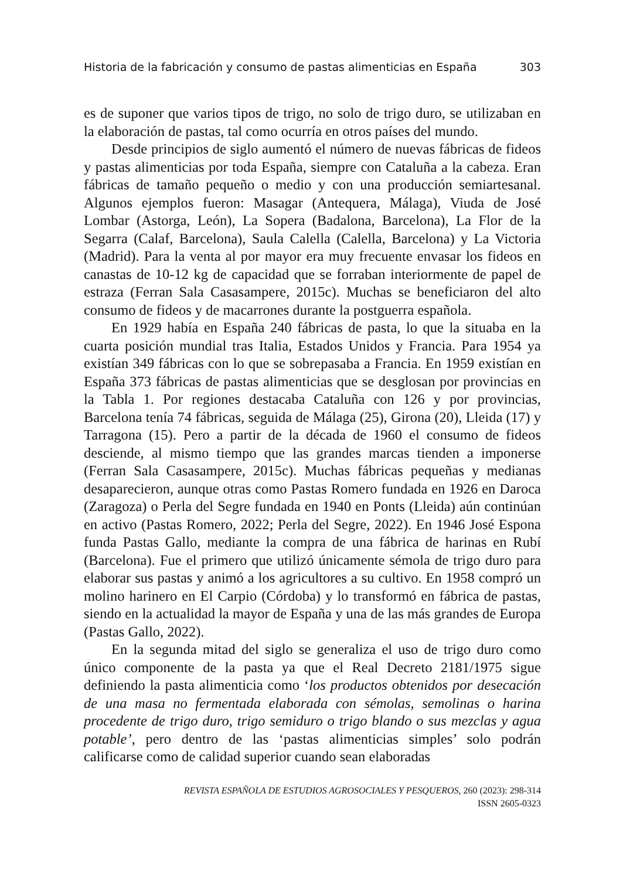Historia de la fabricación y consumo de pastas alimenticias en España 303
es de suponer que varios tipos de trigo, no solo de trigo duro, se utilizaban en la elaboración de pastas, tal como ocurría en otros países del mundo.
Desde principios de siglo aumentó el número de nuevas fábricas de fideos y pastas alimenticias por toda España, siempre con Cataluña a la cabeza. Eran fábricas de tamaño pequeño o medio y con una producción semiartesanal. Algunos ejemplos fueron: Masagar (Antequera, Málaga), Viuda de José Lombar (Astorga, León), La Sopera (Badalona, Barcelona), La Flor de la Segarra (Calaf, Barcelona), Saula Calella (Calella, Barcelona) y La Victoria (Madrid). Para la venta al por mayor era muy frecuente envasar los fideos en canastas de 10-12 kg de capacidad que se forraban interiormente de papel de estraza (Ferran Sala Casasampere, 2015c). Muchas se beneficiaron del alto consumo de fideos y de macarrones durante la postguerra española.
En 1929 había en España 240 fábricas de pasta, lo que la situaba en la cuarta posición mundial tras Italia, Estados Unidos y Francia. Para 1954 ya existían 349 fábricas con lo que se sobrepasaba a Francia. En 1959 existían en España 373 fábricas de pastas alimenticias que se desglosan por provincias en la Tabla 1. Por regiones destacaba Cataluña con 126 y por provincias, Barcelona tenía 74 fábricas, seguida de Málaga (25), Girona (20), Lleida (17) y Tarragona (15). Pero a partir de la década de 1960 el consumo de fideos desciende, al mismo tiempo que las grandes marcas tienden a imponerse (Ferran Sala Casasampere, 2015c). Muchas fábricas pequeñas y medianas desaparecieron, aunque otras como Pastas Romero fundada en 1926 en Daroca (Zaragoza) o Perla del Segre fundada en 1940 en Ponts (Lleida) aún continúan en activo (Pastas Romero, 2022; Perla del Segre, 2022). En 1946 José Espona funda Pastas Gallo, mediante la compra de una fábrica de harinas en Rubí (Barcelona). Fue el primero que utilizó únicamente sémola de trigo duro para elaborar sus pastas y animó a los agricultores a su cultivo. En 1958 compró un molino harinero en El Carpio (Córdoba) y lo transformó en fábrica de pastas, siendo en la actualidad la mayor de España y una de las más grandes de Europa (Pastas Gallo, 2022).
En la segunda mitad del siglo se generaliza el uso de trigo duro como único componente de la pasta ya que el Real Decreto 2181/1975 sigue definiendo la pasta alimenticia como ‘los productos obtenidos por desecación de una masa no fermentada elaborada con sémolas, semolinas o harina procedente de trigo duro, trigo semiduro o trigo blando o sus mezclas y agua potable’, pero dentro de las ‘pastas alimenticias simples’ solo podrán calificarse como de calidad superior cuando sean elaboradas
REVISTA ESPAÑOLA DE ESTUDIOS AGROSOCIALES Y PESQUEROS, 260 (2023): 298-314
ISSN 2605-0323